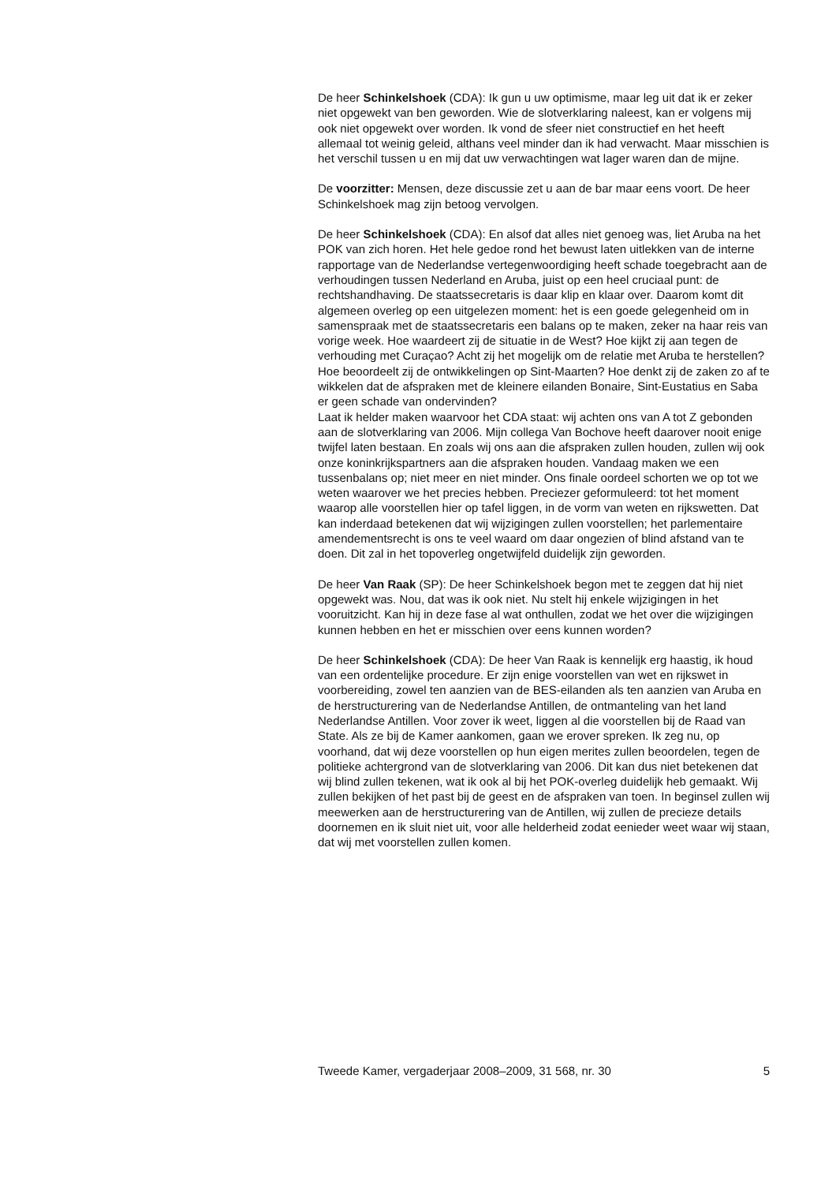De heer Schinkelshoek (CDA): Ik gun u uw optimisme, maar leg uit dat ik er zeker niet opgewekt van ben geworden. Wie de slotverklaring naleest, kan er volgens mij ook niet opgewekt over worden. Ik vond de sfeer niet constructief en het heeft allemaal tot weinig geleid, althans veel minder dan ik had verwacht. Maar misschien is het verschil tussen u en mij dat uw verwachtingen wat lager waren dan de mijne.
De voorzitter: Mensen, deze discussie zet u aan de bar maar eens voort. De heer Schinkelshoek mag zijn betoog vervolgen.
De heer Schinkelshoek (CDA): En alsof dat alles niet genoeg was, liet Aruba na het POK van zich horen. Het hele gedoe rond het bewust laten uitlekken van de interne rapportage van de Nederlandse vertegenwoordiging heeft schade toegebracht aan de verhoudingen tussen Nederland en Aruba, juist op een heel cruciaal punt: de rechtshandhaving. De staatssecretaris is daar klip en klaar over. Daarom komt dit algemeen overleg op een uitgelezen moment: het is een goede gelegenheid om in samenspraak met de staatssecretaris een balans op te maken, zeker na haar reis van vorige week. Hoe waardeert zij de situatie in de West? Hoe kijkt zij aan tegen de verhouding met Curaçao? Acht zij het mogelijk om de relatie met Aruba te herstellen? Hoe beoordeelt zij de ontwikkelingen op Sint-Maarten? Hoe denkt zij de zaken zo af te wikkelen dat de afspraken met de kleinere eilanden Bonaire, Sint-Eustatius en Saba er geen schade van ondervinden?
Laat ik helder maken waarvoor het CDA staat: wij achten ons van A tot Z gebonden aan de slotverklaring van 2006. Mijn collega Van Bochove heeft daarover nooit enige twijfel laten bestaan. En zoals wij ons aan die afspraken zullen houden, zullen wij ook onze koninkrijkspartners aan die afspraken houden. Vandaag maken we een tussenbalans op; niet meer en niet minder. Ons finale oordeel schorten we op tot we weten waarover we het precies hebben. Preciezer geformuleerd: tot het moment waarop alle voorstellen hier op tafel liggen, in de vorm van weten en rijkswetten. Dat kan inderdaad betekenen dat wij wijzigingen zullen voorstellen; het parlementaire amendementsrecht is ons te veel waard om daar ongezien of blind afstand van te doen. Dit zal in het topoverleg ongetwijfeld duidelijk zijn geworden.
De heer Van Raak (SP): De heer Schinkelshoek begon met te zeggen dat hij niet opgewekt was. Nou, dat was ik ook niet. Nu stelt hij enkele wijzigingen in het vooruitzicht. Kan hij in deze fase al wat onthullen, zodat we het over die wijzigingen kunnen hebben en het er misschien over eens kunnen worden?
De heer Schinkelshoek (CDA): De heer Van Raak is kennelijk erg haastig, ik houd van een ordentelijke procedure. Er zijn enige voorstellen van wet en rijkswet in voorbereiding, zowel ten aanzien van de BES-eilanden als ten aanzien van Aruba en de herstructurering van de Nederlandse Antillen, de ontmanteling van het land Nederlandse Antillen. Voor zover ik weet, liggen al die voorstellen bij de Raad van State. Als ze bij de Kamer aankomen, gaan we erover spreken. Ik zeg nu, op voorhand, dat wij deze voorstellen op hun eigen merites zullen beoordelen, tegen de politieke achtergrond van de slotverklaring van 2006. Dit kan dus niet betekenen dat wij blind zullen tekenen, wat ik ook al bij het POK-overleg duidelijk heb gemaakt. Wij zullen bekijken of het past bij de geest en de afspraken van toen. In beginsel zullen wij meewerken aan de herstructurering van de Antillen, wij zullen de precieze details doornemen en ik sluit niet uit, voor alle helderheid zodat eenieder weet waar wij staan, dat wij met voorstellen zullen komen.
Tweede Kamer, vergaderjaar 2008–2009, 31 568, nr. 30 5